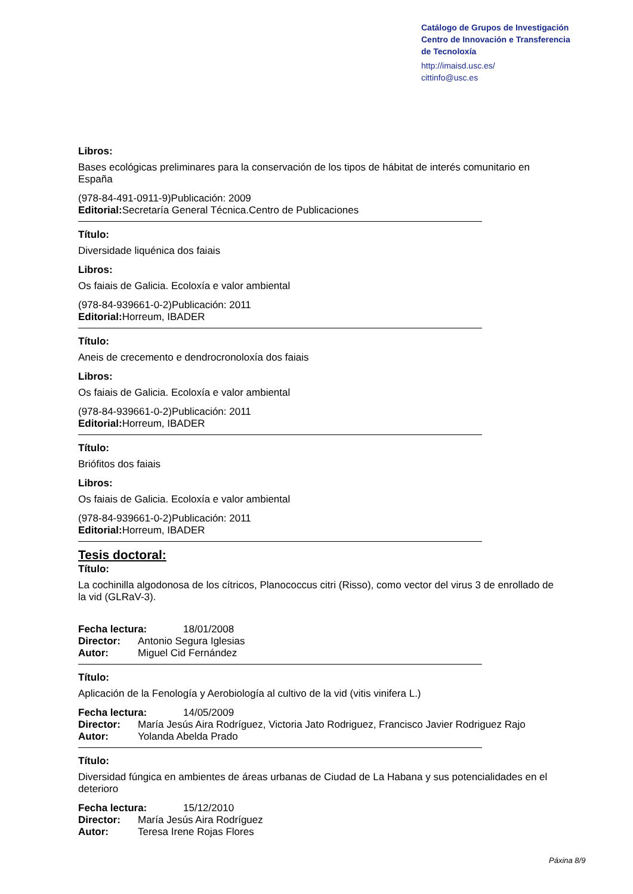Catálogo de Grupos de Investigación
Centro de Innovación e Transferencia
de Tecnoloxía
http://imaisd.usc.es/
cittinfo@usc.es
Libros:
Bases ecológicas preliminares para la conservación de los tipos de hábitat de interés comunitario en España
(978-84-491-0911-9)Publicación: 2009
Editorial: Secretaría General Técnica.Centro de Publicaciones
Título:
Diversidade liquénica dos faiais
Libros:
Os faiais de Galicia. Ecoloxía e valor ambiental
(978-84-939661-0-2)Publicación: 2011
Editorial: Horreum, IBADER
Título:
Aneis de crecemento e dendrocronoloxía dos faiais
Libros:
Os faiais de Galicia. Ecoloxía e valor ambiental
(978-84-939661-0-2)Publicación: 2011
Editorial: Horreum, IBADER
Título:
Briófitos dos faiais
Libros:
Os faiais de Galicia. Ecoloxía e valor ambiental
(978-84-939661-0-2)Publicación: 2011
Editorial: Horreum, IBADER
Tesis doctoral:
Título:
La cochinilla algodonosa de los cítricos, Planococcus citri (Risso), como vector del virus 3 de enrollado de la vid (GLRaV-3).
Fecha lectura: 18/01/2008
Director: Antonio Segura Iglesias
Autor: Miguel Cid Fernández
Título:
Aplicación de la Fenología y Aerobiología al cultivo de la vid (vitis vinifera L.)
Fecha lectura: 14/05/2009
Director: María Jesús Aira Rodríguez, Victoria Jato Rodriguez, Francisco Javier Rodriguez Rajo
Autor: Yolanda Abelda Prado
Título:
Diversidad fúngica en ambientes de áreas urbanas de Ciudad de La Habana y sus potencialidades en el deterioro
Fecha lectura: 15/12/2010
Director: María Jesús Aira Rodríguez
Autor: Teresa Irene Rojas Flores
Páxina 8/9